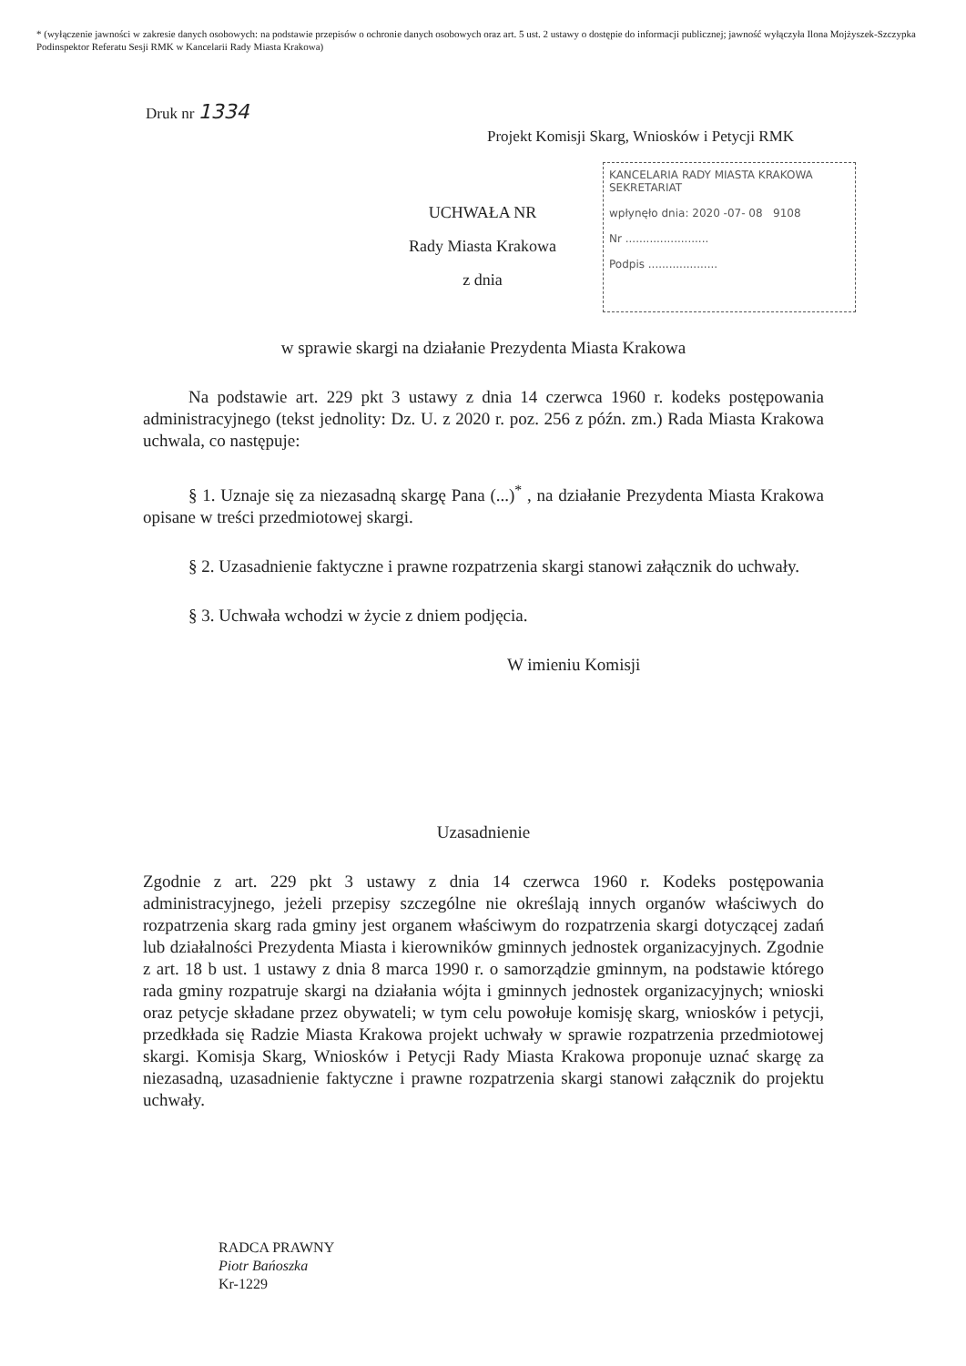* (wyłączenie jawności w zakresie danych osobowych: na podstawie przepisów o ochronie danych osobowych oraz art. 5 ust. 2 ustawy o dostępie do informacji publicznej; jawność wyłączyła Ilona Mojżyszek-Szczypka Podinspektor Referatu Sesji RMK w Kancelarii Rady Miasta Krakowa)
Druk nr 1334
Projekt Komisji Skarg, Wniosków i Petycji RMK
KANCELARIA RADY MIASTA KRAKOWA
SEKRETARIAT
wpłynęło dnia: 2020 -07- 08 9108
Nr ........................
Podpis ....................
UCHWAŁA NR
Rady Miasta Krakowa
z dnia
w sprawie skargi na działanie Prezydenta Miasta Krakowa
Na podstawie art. 229 pkt 3 ustawy z dnia 14 czerwca 1960 r. kodeks postępowania administracyjnego (tekst jednolity: Dz. U. z 2020 r. poz. 256 z późn. zm.) Rada Miasta Krakowa uchwala, co następuje:
§ 1. Uznaje się za niezasadną skargę Pana (...)<sup>*</sup> , na działanie Prezydenta Miasta Krakowa opisane w treści przedmiotowej skargi.
§ 2. Uzasadnienie faktyczne i prawne rozpatrzenia skargi stanowi załącznik do uchwały.
§ 3. Uchwała wchodzi w życie z dniem podjęcia.
W imieniu Komisji
Uzasadnienie
Zgodnie z art. 229 pkt 3 ustawy z dnia 14 czerwca 1960 r. Kodeks postępowania administracyjnego, jeżeli przepisy szczególne nie określają innych organów właściwych do rozpatrzenia skarg rada gminy jest organem właściwym do rozpatrzenia skargi dotyczącej zadań lub działalności Prezydenta Miasta i kierowników gminnych jednostek organizacyjnych. Zgodnie z art. 18 b ust. 1 ustawy z dnia 8 marca 1990 r. o samorządzie gminnym, na podstawie którego rada gminy rozpatruje skargi na działania wójta i gminnych jednostek organizacyjnych; wnioski oraz petycje składane przez obywateli; w tym celu powołuje komisję skarg, wniosków i petycji, przedkłada się Radzie Miasta Krakowa projekt uchwały w sprawie rozpatrzenia przedmiotowej skargi. Komisja Skarg, Wniosków i Petycji Rady Miasta Krakowa proponuje uznać skargę za niezasadną, uzasadnienie faktyczne i prawne rozpatrzenia skargi stanowi załącznik do projektu uchwały.
RADCA PRAWNY
Piotr Bańoszka
Kr-1229